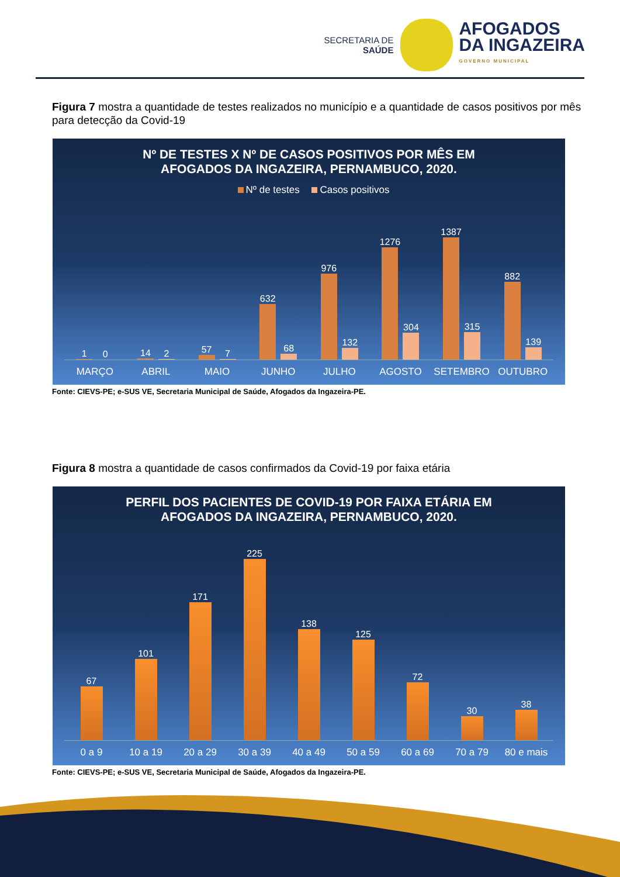SECRETARIA DE
SAÚDE
AFOGADOS
DA INGAZEIRA
GOVERNO MUNICIPAL
Figura 7 mostra a quantidade de testes realizados no município e a quantidade de casos positivos por mês para detecção da Covid-19
Nº DE TESTES X Nº DE CASOS POSITIVOS POR MÊS EM
AFOGADOS DA INGAZEIRA, PERNAMBUCO, 2020.
Nº de testes Casos positivos
1
0
14
2
57
7
632
68
976
132
1276
304
1387
315
882
139
MARÇO ABRIL MAIO JUNHO JULHO AGOSTO SETEMBRO OUTUBRO
Fonte: CIEVS-PE; e-SUS VE, Secretaria Municipal de Saúde, Afogados da Ingazeira-PE.
Figura 8 mostra a quantidade de casos confirmados da Covid-19 por faixa etária
PERFIL DOS PACIENTES DE COVID-19 POR FAIXA ETÁRIA EM
AFOGADOS DA INGAZEIRA, PERNAMBUCO, 2020.
67
101
171
225
138
125
72
30
38
0 a 9 10 a 19 20 a 29 30 a 39 40 a 49 50 a 59 60 a 69 70 a 79 80 e mais
Fonte: CIEVS-PE; e-SUS VE, Secretaria Municipal de Saúde, Afogados da Ingazeira-PE.